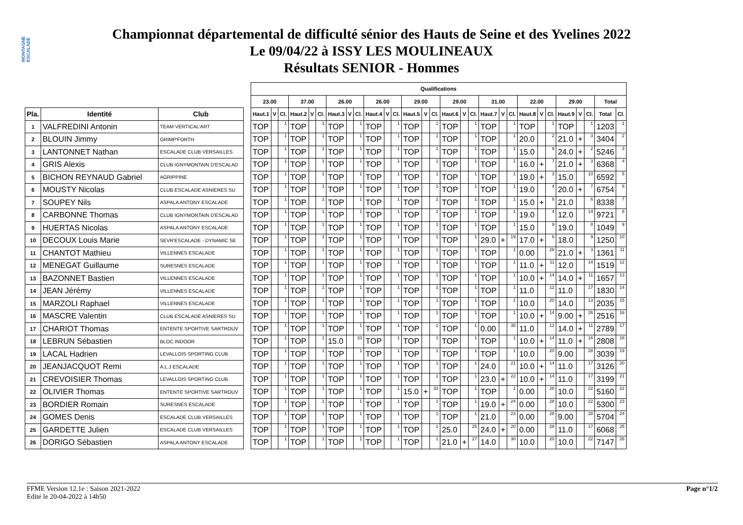MONTAGNE ESCALADE
Championnat départemental de difficulté sénior des Hauts de Seine et des Yvelines 2022
Le 09/04/22 à ISSY LES MOULINEAUX
Résultats SENIOR - Hommes
| | | | | Qualifications | | | | | | | | | | | | | | | | | | | | | | | | | | | | |
| | | | | 23.00 | | | 37.00 | | | 26.00 | | | 26.00 | | | 29.00 | | | 29.00 | | | 31.00 | | | 22.00 | | | 29.00 | | | Total | |
| Pla. | Identité | Club | | Haut.1 | V | Cl. | Haut.2 | V | Cl. | Haut.3 | V | Cl. | Haut.4 | V | Cl. | Haut.5 | V | Cl. | Haut.6 | V | Cl. | Haut.7 | V | Cl. | Haut.8 | V | Cl. | Haut.9 | V | Cl. | Total | Cl. |
| 1 | VALFREDINI Antonin | TEAM VERTICAL'ART | | TOP | | 1 | TOP | | 1 | TOP | | 1 | TOP | | 1 | TOP | | 1 | TOP | | 1 | TOP | | 1 | TOP | | 1 | TOP | | 1 | 1203 | 1 |
| 2 | BLOUIN Jimmy | GRIMP'FORTH | | TOP | | 1 | TOP | | 1 | TOP | | 1 | TOP | | 1 | TOP | | 1 | TOP | | 1 | TOP | | 1 | 20.0 | | 2 | 21.0 | + | 3 | 3404 | 2 |
| 3 | LANTONNET Nathan | ESCALADE CLUB VERSAILLES | | TOP | | 1 | TOP | | 1 | TOP | | 1 | TOP | | 1 | TOP | | 1 | TOP | | 1 | TOP | | 1 | 15.0 | | 9 | 24.0 | + | 2 | 5246 | 3 |
| 4 | GRIS Alexis | CLUB IGNYMONTAIN D'ESCALAD | | TOP | | 1 | TOP | | 1 | TOP | | 1 | TOP | | 1 | TOP | | 1 | TOP | | 1 | TOP | | 1 | 16.0 | + | 7 | 21.0 | + | 3 | 6368 | 4 |
| 5 | BICHON REYNAUD Gabriel | AGRIPPINE | | TOP | | 1 | TOP | | 1 | TOP | | 1 | TOP | | 1 | TOP | | 1 | TOP | | 1 | TOP | | 1 | 19.0 | + | 3 | 15.0 | | 10 | 6592 | 5 |
| 6 | MOUSTY Nicolas | CLUB ESCALADE ASNIERES SU | | TOP | | 1 | TOP | | 1 | TOP | | 1 | TOP | | 1 | TOP | | 1 | TOP | | 1 | TOP | | 1 | 19.0 | | 4 | 20.0 | + | 7 | 6754 | 6 |
| 7 | SOUPEY Nils | ASPALA ANTONY ESCALADE | | TOP | | 1 | TOP | | 1 | TOP | | 1 | TOP | | 1 | TOP | | 1 | TOP | | 1 | TOP | | 1 | 15.0 | + | 8 | 21.0 | | 6 | 8338 | 7 |
| 8 | CARBONNE Thomas | CLUB IGNYMONTAIN D'ESCALAD | | TOP | | 1 | TOP | | 1 | TOP | | 1 | TOP | | 1 | TOP | | 1 | TOP | | 1 | TOP | | 1 | 19.0 | | 4 | 12.0 | | 14 | 9721 | 8 |
| 9 | HUERTAS Nicolas | ASPALA ANTONY ESCALADE | | TOP | | 1 | TOP | | 1 | TOP | | 1 | TOP | | 1 | TOP | | 1 | TOP | | 1 | TOP | | 1 | 15.0 | | 9 | 19.0 | | 8 | 1049 | 9 |
| 10 | DECOUX Louis Marie | SEVR'ESCALADE - DYNAMIC SE | | TOP | | 1 | TOP | | 1 | TOP | | 1 | TOP | | 1 | TOP | | 1 | TOP | | 1 | 29.0 | + | 19 | 17.0 | + | 6 | 18.0 | | 9 | 1250 | 10 |
| 11 | CHANTOT Mathieu | VILLENNES ESCALADE | | TOP | | 1 | TOP | | 1 | TOP | | 1 | TOP | | 1 | TOP | | 1 | TOP | | 1 | TOP | | 1 | 0.00 | | 28 | 21.0 | + | 3 | 1361 | 11 |
| 12 | MENEGAT Guillaume | SURESNES ESCALADE | | TOP | | 1 | TOP | | 1 | TOP | | 1 | TOP | | 1 | TOP | | 1 | TOP | | 1 | TOP | | 1 | 11.0 | + | 11 | 12.0 | | 14 | 1519 | 12 |
| 13 | BAZONNET Bastien | VILLENNES ESCALADE | | TOP | | 1 | TOP | | 1 | TOP | | 1 | TOP | | 1 | TOP | | 1 | TOP | | 1 | TOP | | 1 | 10.0 | + | 14 | 14.0 | + | 11 | 1657 | 13 |
| 14 | JEAN Jérémy | VILLENNES ESCALADE | | TOP | | 1 | TOP | | 1 | TOP | | 1 | TOP | | 1 | TOP | | 1 | TOP | | 1 | TOP | | 1 | 11.0 | | 12 | 11.0 | | 17 | 1830 | 14 |
| 15 | MARZOLI Raphael | VILLENNES ESCALADE | | TOP | | 1 | TOP | | 1 | TOP | | 1 | TOP | | 1 | TOP | | 1 | TOP | | 1 | TOP | | 1 | 10.0 | | 20 | 14.0 | | 13 | 2035 | 15 |
| 16 | MASCRE Valentin | CLUB ESCALADE ASNIERES SU | | TOP | | 1 | TOP | | 1 | TOP | | 1 | TOP | | 1 | TOP | | 1 | TOP | | 1 | TOP | | 1 | 10.0 | + | 14 | 9.00 | + | 26 | 2516 | 16 |
| 17 | CHARIOT Thomas | ENTENTE SPORTIVE SARTROUV | | TOP | | 1 | TOP | | 1 | TOP | | 1 | TOP | | 1 | TOP | | 1 | TOP | | 1 | 0.00 | | 35 | 11.0 | | 12 | 14.0 | + | 11 | 2789 | 17 |
| 18 | LEBRUN Sébastien | BLOC INDOOR | | TOP | | 1 | TOP | | 1 | 15.0 | | 33 | TOP | | 1 | TOP | | 1 | TOP | | 1 | TOP | | 1 | 10.0 | + | 14 | 11.0 | + | 16 | 2808 | 18 |
| 19 | LACAL Hadrien | LEVALLOIS SPORTING CLUB | | TOP | | 1 | TOP | | 1 | TOP | | 1 | TOP | | 1 | TOP | | 1 | TOP | | 1 | TOP | | 1 | 10.0 | | 20 | 9.00 | | 28 | 3039 | 19 |
| 20 | JEANJACQUOT Remi | A.L.J ESCALADE | | TOP | | 1 | TOP | | 1 | TOP | | 1 | TOP | | 1 | TOP | | 1 | TOP | | 1 | 24.0 | | 21 | 10.0 | + | 14 | 11.0 | | 17 | 3126 | 20 |
| 21 | CREVOISIER Thomas | LEVALLOIS SPORTING CLUB | | TOP | | 1 | TOP | | 1 | TOP | | 1 | TOP | | 1 | TOP | | 1 | TOP | | 1 | 23.0 | + | 22 | 10.0 | + | 14 | 11.0 | | 17 | 3199 | 21 |
| 22 | OLIVIER Thomas | ENTENTE SPORTIVE SARTROUV | | TOP | | 1 | TOP | | 1 | TOP | | 1 | TOP | | 1 | 15.0 | + | 33 | TOP | | 1 | TOP | | 1 | 0.00 | | 28 | 10.0 | | 22 | 5160 | 22 |
| 23 | BORDIER Romain | SURESNES ESCALADE | | TOP | | 1 | TOP | | 1 | TOP | | 1 | TOP | | 1 | TOP | | 1 | TOP | | 1 | 19.0 | + | 24 | 0.00 | | 28 | 10.0 | | 22 | 5300 | 23 |
| 24 | GOMES Denis | ESCALADE CLUB VERSAILLES | | TOP | | 1 | TOP | | 1 | TOP | | 1 | TOP | | 1 | TOP | | 1 | TOP | | 1 | 21.0 | | 23 | 0.00 | | 28 | 9.00 | | 28 | 5704 | 24 |
| 25 | GARDETTE Julien | ESCALADE CLUB VERSAILLES | | TOP | | 1 | TOP | | 1 | TOP | | 1 | TOP | | 1 | TOP | | 1 | 25.0 | | 25 | 24.0 | + | 20 | 0.00 | | 28 | 11.0 | | 17 | 6068 | 25 |
| 26 | DORIGO Sébastien | ASPALA ANTONY ESCALADE | | TOP | | 1 | TOP | | 1 | TOP | | 1 | TOP | | 1 | TOP | | 1 | 21.0 | + | 27 | 14.0 | | 30 | 10.0 | | 20 | 10.0 | | 22 | 7147 | 26 |
Page n°1/2 FFME Version 12.1e : Saison 2021-2022
Edité le 20-04-2022 à 14h50